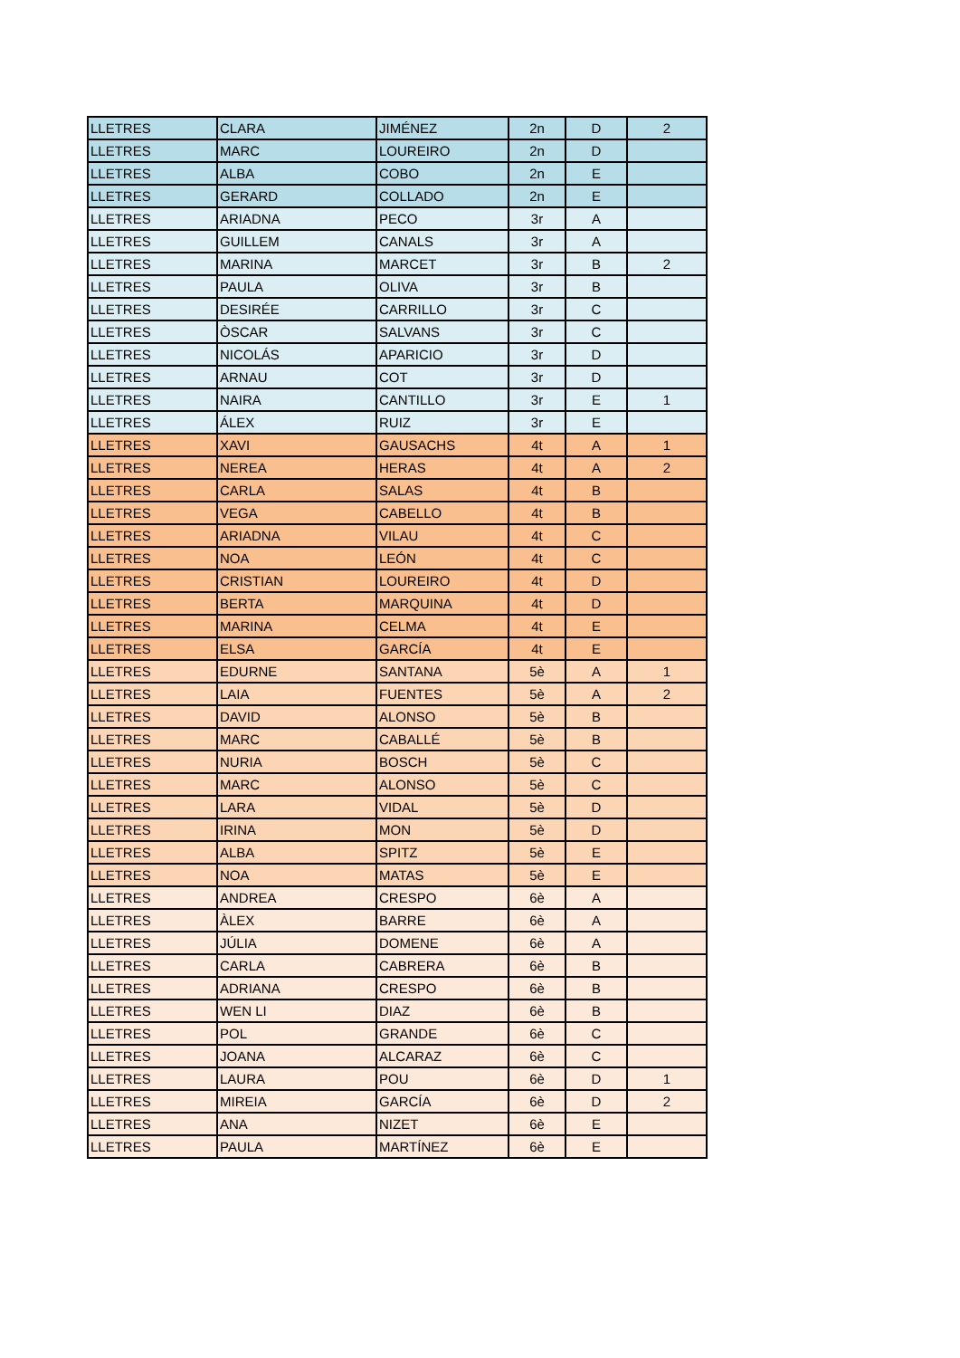| LLETRES | CLARA | JIMÉNEZ | 2n | D | 2 |
| LLETRES | MARC | LOUREIRO | 2n | D | |
| LLETRES | ALBA | COBO | 2n | E | |
| LLETRES | GERARD | COLLADO | 2n | E | |
| LLETRES | ARIADNA | PECO | 3r | A | |
| LLETRES | GUILLEM | CANALS | 3r | A | |
| LLETRES | MARINA | MARCET | 3r | B | 2 |
| LLETRES | PAULA | OLIVA | 3r | B | |
| LLETRES | DESIRÉE | CARRILLO | 3r | C | |
| LLETRES | ÒSCAR | SALVANS | 3r | C | |
| LLETRES | NICOLÁS | APARICIO | 3r | D | |
| LLETRES | ARNAU | COT | 3r | D | |
| LLETRES | NAIRA | CANTILLO | 3r | E | 1 |
| LLETRES | ÁLEX | RUIZ | 3r | E | |
| LLETRES | XAVI | GAUSACHS | 4t | A | 1 |
| LLETRES | NEREA | HERAS | 4t | A | 2 |
| LLETRES | CARLA | SALAS | 4t | B | |
| LLETRES | VEGA | CABELLO | 4t | B | |
| LLETRES | ARIADNA | VILAU | 4t | C | |
| LLETRES | NOA | LEÓN | 4t | C | |
| LLETRES | CRISTIAN | LOUREIRO | 4t | D | |
| LLETRES | BERTA | MARQUINA | 4t | D | |
| LLETRES | MARINA | CELMA | 4t | E | |
| LLETRES | ELSA | GARCÍA | 4t | E | |
| LLETRES | EDURNE | SANTANA | 5è | A | 1 |
| LLETRES | LAIA | FUENTES | 5è | A | 2 |
| LLETRES | DAVID | ALONSO | 5è | B | |
| LLETRES | MARC | CABALLÉ | 5è | B | |
| LLETRES | NURIA | BOSCH | 5è | C | |
| LLETRES | MARC | ALONSO | 5è | C | |
| LLETRES | LARA | VIDAL | 5è | D | |
| LLETRES | IRINA | MON | 5è | D | |
| LLETRES | ALBA | SPITZ | 5è | E | |
| LLETRES | NOA | MATAS | 5è | E | |
| LLETRES | ANDREA | CRESPO | 6è | A | |
| LLETRES | ÀLEX | BARRE | 6è | A | |
| LLETRES | JÚLIA | DOMENE | 6è | A | |
| LLETRES | CARLA | CABRERA | 6è | B | |
| LLETRES | ADRIANA | CRESPO | 6è | B | |
| LLETRES | WEN LI | DIAZ | 6è | B | |
| LLETRES | POL | GRANDE | 6è | C | |
| LLETRES | JOANA | ALCARAZ | 6è | C | |
| LLETRES | LAURA | POU | 6è | D | 1 |
| LLETRES | MIREIA | GARCÍA | 6è | D | 2 |
| LLETRES | ANA | NIZET | 6è | E | |
| LLETRES | PAULA | MARTÍNEZ | 6è | E | |